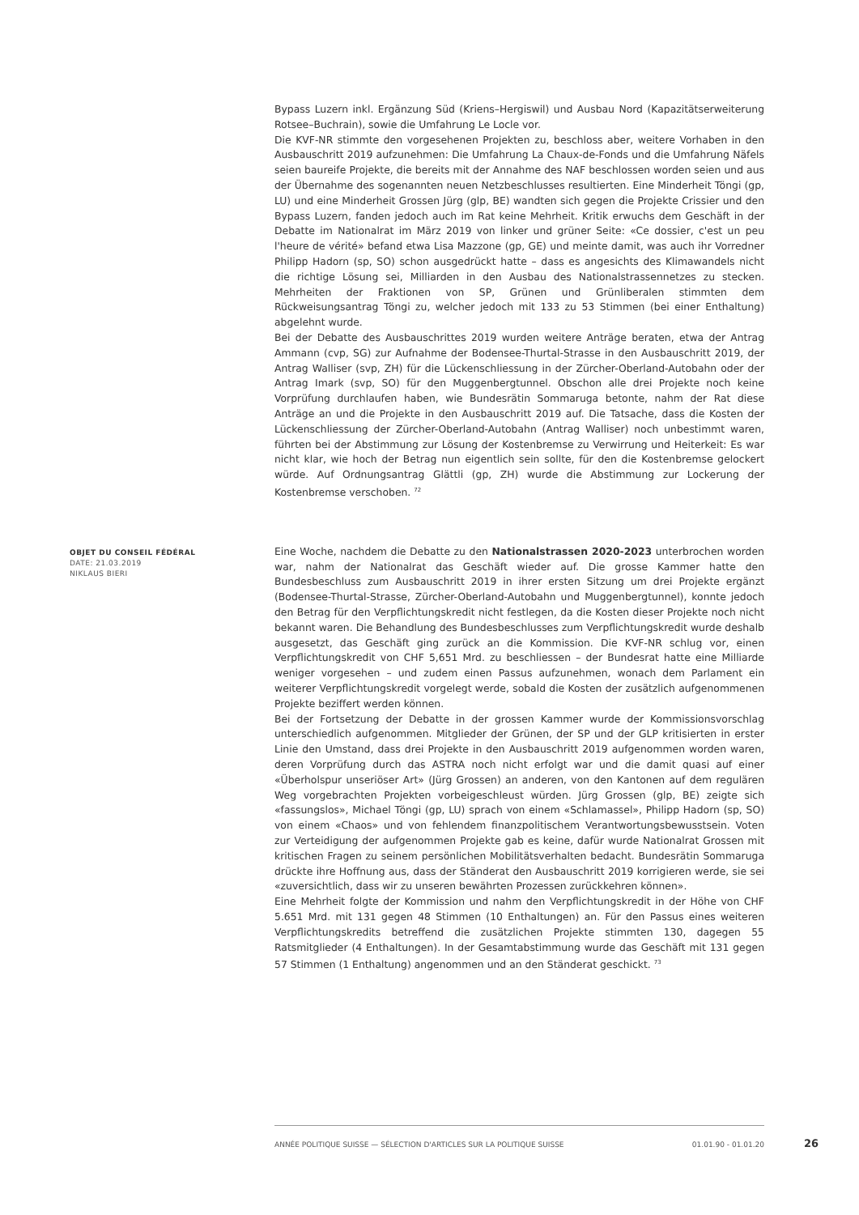Bypass Luzern inkl. Ergänzung Süd (Kriens–Hergiswil) und Ausbau Nord (Kapazitätserweiterung Rotsee–Buchrain), sowie die Umfahrung Le Locle vor.
Die KVF-NR stimmte den vorgesehenen Projekten zu, beschloss aber, weitere Vorhaben in den Ausbauschritt 2019 aufzunehmen: Die Umfahrung La Chaux-de-Fonds und die Umfahrung Näfels seien baureife Projekte, die bereits mit der Annahme des NAF beschlossen worden seien und aus der Übernahme des sogenannten neuen Netzbeschlusses resultierten. Eine Minderheit Töngi (gp, LU) und eine Minderheit Grossen Jürg (glp, BE) wandten sich gegen die Projekte Crissier und den Bypass Luzern, fanden jedoch auch im Rat keine Mehrheit. Kritik erwuchs dem Geschäft in der Debatte im Nationalrat im März 2019 von linker und grüner Seite: «Ce dossier, c'est un peu l'heure de vérité» befand etwa Lisa Mazzone (gp, GE) und meinte damit, was auch ihr Vorredner Philipp Hadorn (sp, SO) schon ausgedrückt hatte – dass es angesichts des Klimawandels nicht die richtige Lösung sei, Milliarden in den Ausbau des Nationalstrassennetzes zu stecken. Mehrheiten der Fraktionen von SP, Grünen und Grünliberalen stimmten dem Rückweisungsantrag Töngi zu, welcher jedoch mit 133 zu 53 Stimmen (bei einer Enthaltung) abgelehnt wurde.
Bei der Debatte des Ausbauschrittes 2019 wurden weitere Anträge beraten, etwa der Antrag Ammann (cvp, SG) zur Aufnahme der Bodensee-Thurtal-Strasse in den Ausbauschritt 2019, der Antrag Walliser (svp, ZH) für die Lückenschliessung in der Zürcher-Oberland-Autobahn oder der Antrag Imark (svp, SO) für den Muggenbergtunnel. Obschon alle drei Projekte noch keine Vorprüfung durchlaufen haben, wie Bundesrätin Sommaruga betonte, nahm der Rat diese Anträge an und die Projekte in den Ausbauschritt 2019 auf. Die Tatsache, dass die Kosten der Lückenschliessung der Zürcher-Oberland-Autobahn (Antrag Walliser) noch unbestimmt waren, führten bei der Abstimmung zur Lösung der Kostenbremse zu Verwirrung und Heiterkeit: Es war nicht klar, wie hoch der Betrag nun eigentlich sein sollte, für den die Kostenbremse gelockert würde. Auf Ordnungsantrag Glättli (gp, ZH) wurde die Abstimmung zur Lockerung der Kostenbremse verschoben. <sup>72</sup>
OBJET DU CONSEIL FÉDÉRAL
DATE: 21.03.2019
NIKLAUS BIERI
Eine Woche, nachdem die Debatte zu den Nationalstrassen 2020-2023 unterbrochen worden war, nahm der Nationalrat das Geschäft wieder auf. Die grosse Kammer hatte den Bundesbeschluss zum Ausbauschritt 2019 in ihrer ersten Sitzung um drei Projekte ergänzt (Bodensee-Thurtal-Strasse, Zürcher-Oberland-Autobahn und Muggenbergtunnel), konnte jedoch den Betrag für den Verpflichtungskredit nicht festlegen, da die Kosten dieser Projekte noch nicht bekannt waren. Die Behandlung des Bundesbeschlusses zum Verpflichtungskredit wurde deshalb ausgesetzt, das Geschäft ging zurück an die Kommission. Die KVF-NR schlug vor, einen Verpflichtungskredit von CHF 5,651 Mrd. zu beschliessen – der Bundesrat hatte eine Milliarde weniger vorgesehen – und zudem einen Passus aufzunehmen, wonach dem Parlament ein weiterer Verpflichtungskredit vorgelegt werde, sobald die Kosten der zusätzlich aufgenommenen Projekte beziffert werden können.
Bei der Fortsetzung der Debatte in der grossen Kammer wurde der Kommissionsvorschlag unterschiedlich aufgenommen. Mitglieder der Grünen, der SP und der GLP kritisierten in erster Linie den Umstand, dass drei Projekte in den Ausbauschritt 2019 aufgenommen worden waren, deren Vorprüfung durch das ASTRA noch nicht erfolgt war und die damit quasi auf einer «Überholspur unseriöser Art» (Jürg Grossen) an anderen, von den Kantonen auf dem regulären Weg vorgebrachten Projekten vorbeigeschleust würden. Jürg Grossen (glp, BE) zeigte sich «fassungslos», Michael Töngi (gp, LU) sprach von einem «Schlamassel», Philipp Hadorn (sp, SO) von einem «Chaos» und von fehlendem finanzpolitischem Verantwortungsbewusstsein. Voten zur Verteidigung der aufgenommen Projekte gab es keine, dafür wurde Nationalrat Grossen mit kritischen Fragen zu seinem persönlichen Mobilitätsverhalten bedacht. Bundesrätin Sommaruga drückte ihre Hoffnung aus, dass der Ständerat den Ausbauschritt 2019 korrigieren werde, sie sei «zuversichtlich, dass wir zu unseren bewährten Prozessen zurückkehren können».
Eine Mehrheit folgte der Kommission und nahm den Verpflichtungskredit in der Höhe von CHF 5.651 Mrd. mit 131 gegen 48 Stimmen (10 Enthaltungen) an. Für den Passus eines weiteren Verpflichtungskredits betreffend die zusätzlichen Projekte stimmten 130, dagegen 55 Ratsmitglieder (4 Enthaltungen). In der Gesamtabstimmung wurde das Geschäft mit 131 gegen 57 Stimmen (1 Enthaltung) angenommen und an den Ständerat geschickt. <sup>73</sup>
ANNÉE POLITIQUE SUISSE — SÉLECTION D'ARTICLES SUR LA POLITIQUE SUISSE 01.01.90 - 01.01.20
26